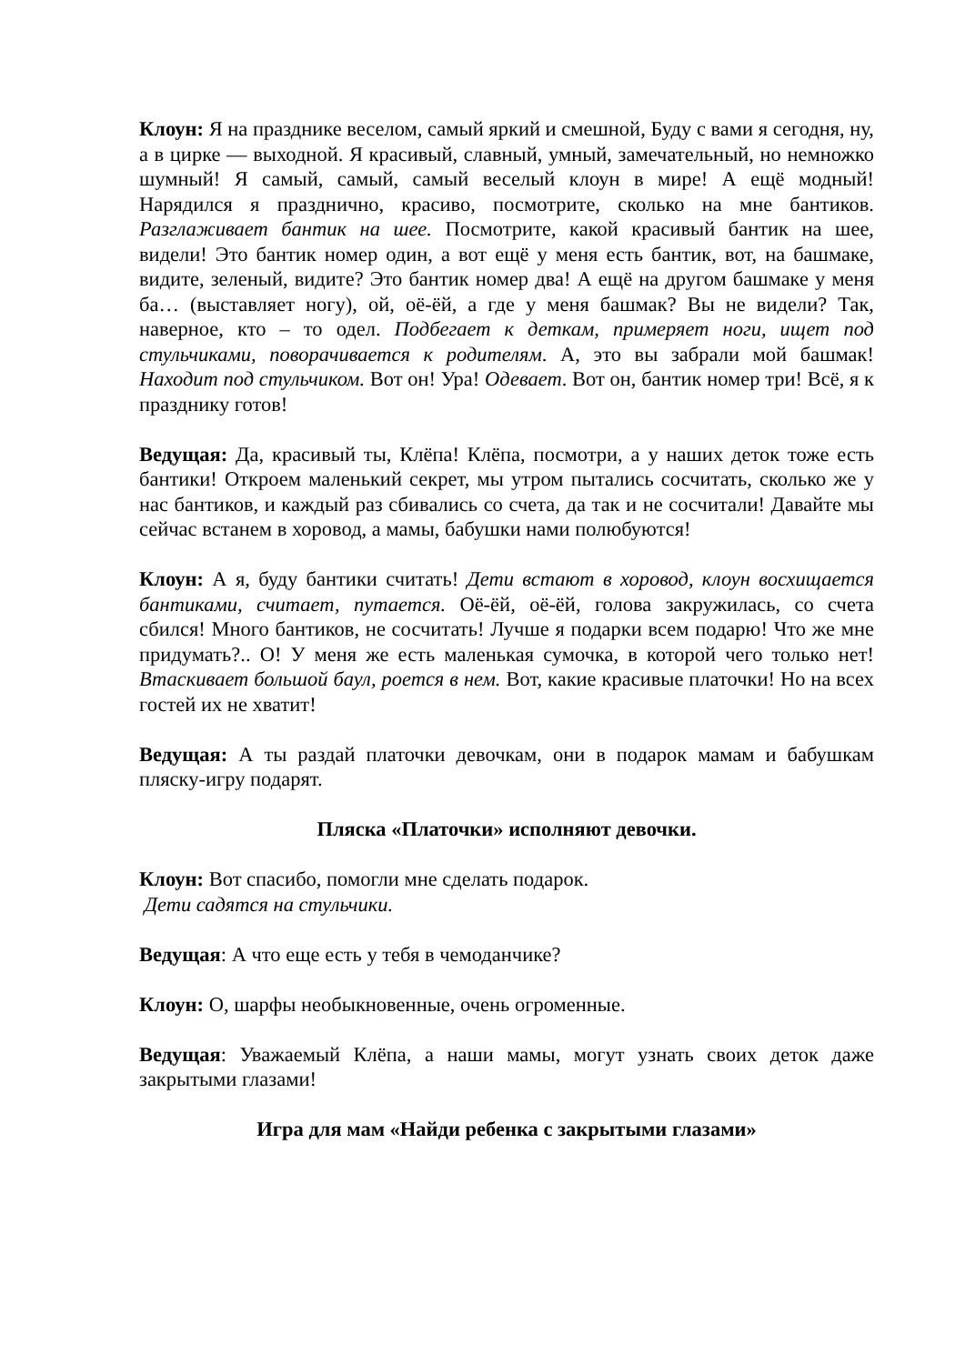Клоун: Я на празднике веселом, самый яркий и смешной, Буду с вами я сегодня, ну, а в цирке — выходной. Я красивый, славный, умный, замечательный, но немножко шумный! Я самый, самый, самый веселый клоун в мире! А ещё модный! Нарядился я празднично, красиво, посмотрите, сколько на мне бантиков. Разглаживает бантик на шее. Посмотрите, какой красивый бантик на шее, видели! Это бантик номер один, а вот ещё у меня есть бантик, вот, на башмаке, видите, зеленый, видите? Это бантик номер два! А ещё на другом башмаке у меня ба… (выставляет ногу), ой, оё-ёй, а где у меня башмак? Вы не видели? Так, наверное, кто – то одел. Подбегает к деткам, примеряет ноги, ищет под стульчиками, поворачивается к родителям. А, это вы забрали мой башмак! Находит под стульчиком. Вот он! Ура! Одевает. Вот он, бантик номер три! Всё, я к празднику готов!
Ведущая: Да, красивый ты, Клёпа! Клёпа, посмотри, а у наших деток тоже есть бантики! Откроем маленький секрет, мы утром пытались сосчитать, сколько же у нас бантиков, и каждый раз сбивались со счета, да так и не сосчитали! Давайте мы сейчас встанем в хоровод, а мамы, бабушки нами полюбуются!
Клоун: А я, буду бантики считать! Дети встают в хоровод, клоун восхищается бантиками, считает, путается. Оё-ёй, оё-ёй, голова закружилась, со счета сбился! Много бантиков, не сосчитать! Лучше я подарки всем подарю! Что же мне придумать?.. О! У меня же есть маленькая сумочка, в которой чего только нет! Втаскивает большой баул, роется в нем. Вот, какие красивые платочки! Но на всех гостей их не хватит!
Ведущая: А ты раздай платочки девочкам, они в подарок мамам и бабушкам пляску-игру подарят.
Пляска «Платочки» исполняют девочки.
Клоун: Вот спасибо, помогли мне сделать подарок.
Дети садятся на стульчики.
Ведущая: А что еще есть у тебя в чемоданчике?
Клоун: О, шарфы необыкновенные, очень огроменные.
Ведущая: Уважаемый Клёпа, а наши мамы, могут узнать своих деток даже закрытыми глазами!
Игра для мам «Найди ребенка с закрытыми глазами»